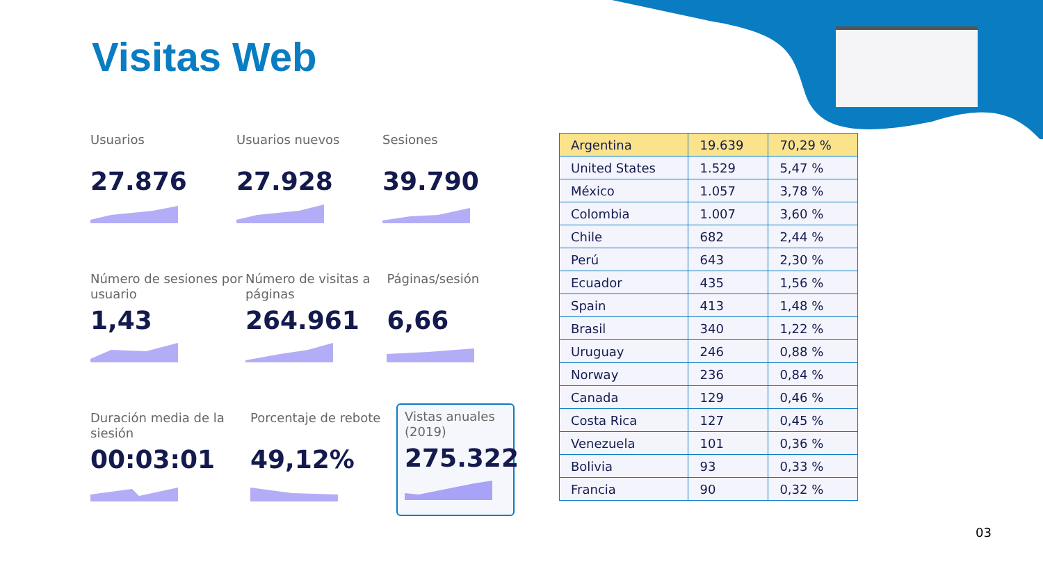Visitas Web
Usuarios
27.876
Usuarios nuevos
27.928
Sesiones
39.790
Número de sesiones por usuario
1,43
Número de visitas a páginas
264.961
Páginas/sesión
6,66
Duración media de la siesión
00:03:01
Porcentaje de rebote
49,12%
Vistas anuales (2019)
275.322
| Argentina | 19.639 | 70,29 % |
| United States | 1.529 | 5,47 % |
| México | 1.057 | 3,78 % |
| Colombia | 1.007 | 3,60 % |
| Chile | 682 | 2,44 % |
| Perú | 643 | 2,30 % |
| Ecuador | 435 | 1,56 % |
| Spain | 413 | 1,48 % |
| Brasil | 340 | 1,22 % |
| Uruguay | 246 | 0,88 % |
| Norway | 236 | 0,84 % |
| Canada | 129 | 0,46 % |
| Costa Rica | 127 | 0,45 % |
| Venezuela | 101 | 0,36 % |
| Bolivia | 93 | 0,33 % |
| Francia | 90 | 0,32 % |
03